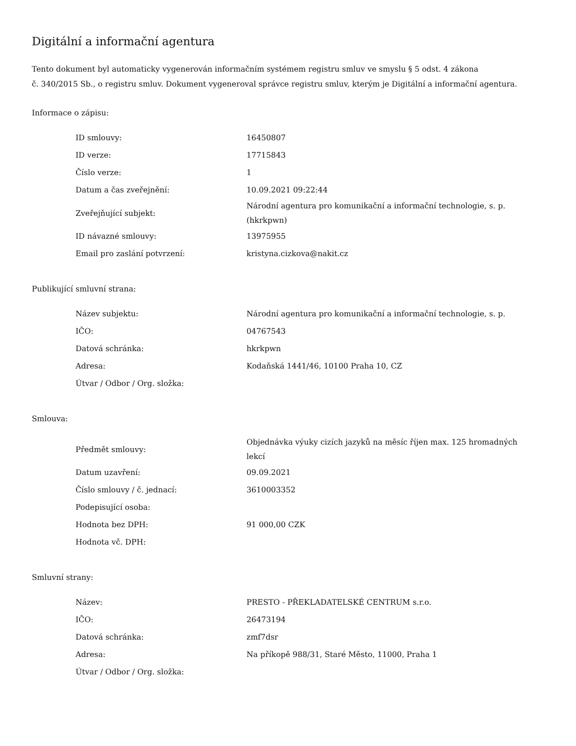Digitální a informační agentura
Tento dokument byl automaticky vygenerován informačním systémem registru smluv ve smyslu § 5 odst. 4 zákona
č. 340/2015 Sb., o registru smluv. Dokument vygeneroval správce registru smluv, kterým je Digitální a informační agentura.
Informace o zápisu:
| ID smlouvy: | 16450807 |
| ID verze: | 17715843 |
| Číslo verze: | 1 |
| Datum a čas zveřejnění: | 10.09.2021 09:22:44 |
| Zveřejňující subjekt: | Národní agentura pro komunikační a informační technologie, s. p. (hkrkpwn) |
| ID návazné smlouvy: | 13975955 |
| Email pro zaslání potvrzení: | kristyna.cizkova@nakit.cz |
Publikující smluvní strana:
| Název subjektu: | Národní agentura pro komunikační a informační technologie, s. p. |
| IČO: | 04767543 |
| Datová schránka: | hkrkpwn |
| Adresa: | Kodaňská 1441/46, 10100 Praha 10, CZ |
| Útvar / Odbor / Org. složka: | |
Smlouva:
| Předmět smlouvy: | Objednávka výuky cizích jazyků na měsíc říjen max. 125 hromadných lekcí |
| Datum uzavření: | 09.09.2021 |
| Číslo smlouvy / č. jednací: | 3610003352 |
| Podepisující osoba: | |
| Hodnota bez DPH: | 91 000,00 CZK |
| Hodnota vč. DPH: | |
Smluvní strany:
| Název: | PRESTO - PŘEKLADATELSKÉ CENTRUM s.r.o. |
| IČO: | 26473194 |
| Datová schránka: | zmf7dsr |
| Adresa: | Na příkopě 988/31, Staré Město, 11000, Praha 1 |
| Útvar / Odbor / Org. složka: | |